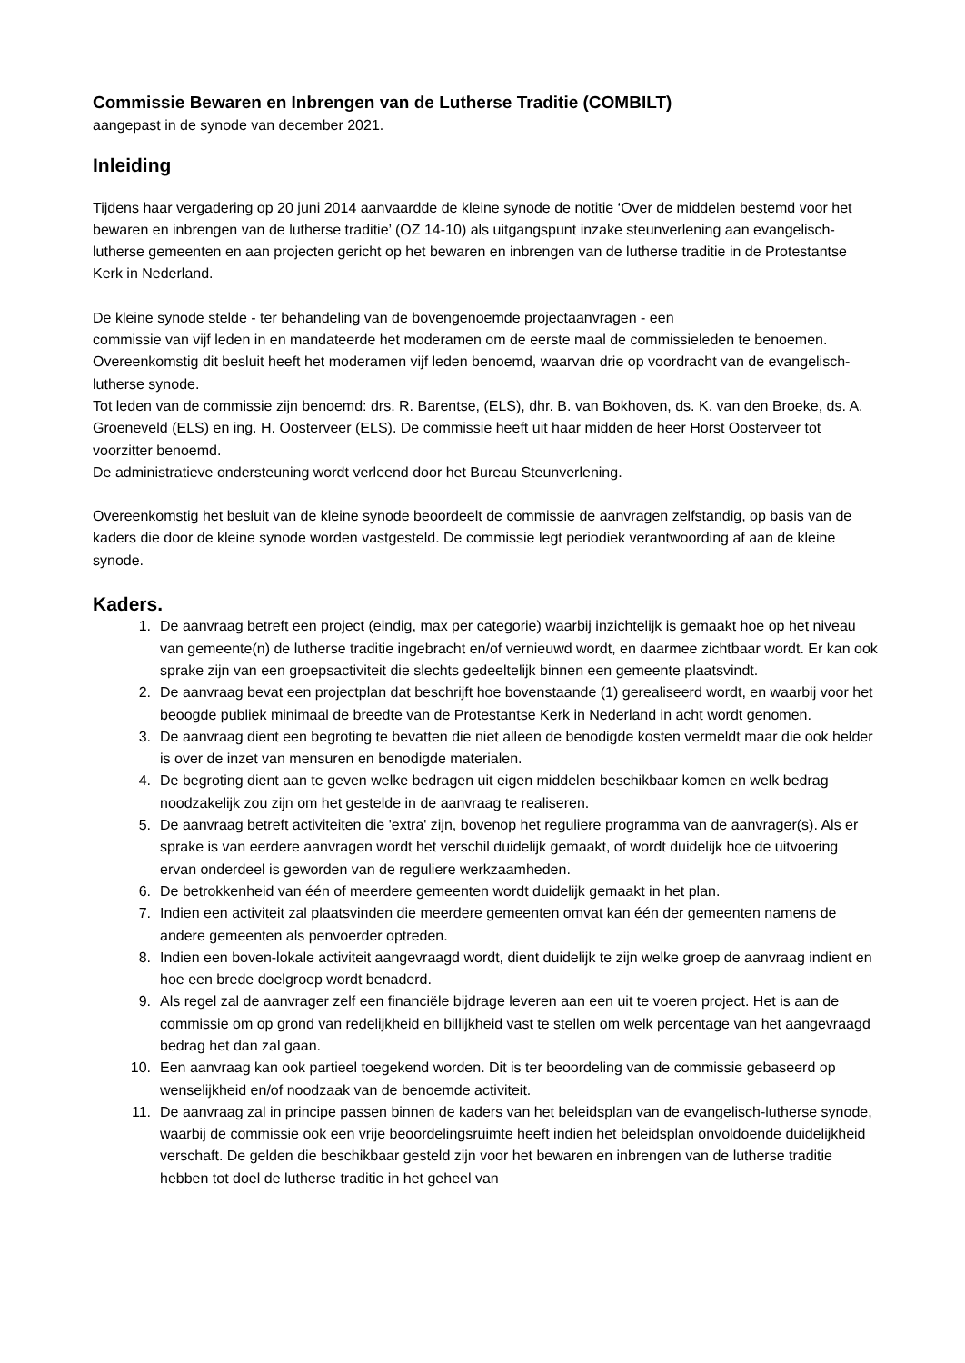Commissie Bewaren en Inbrengen van de Lutherse Traditie (COMBILT)
aangepast in de synode van december 2021.
Inleiding
Tijdens haar vergadering op 20 juni 2014 aanvaardde de kleine synode de notitie ‘Over de middelen bestemd voor het bewaren en inbrengen van de lutherse traditie’ (OZ 14-10) als uitgangspunt inzake steunverlening aan evangelisch-lutherse gemeenten en aan projecten gericht op het bewaren en inbrengen van de lutherse traditie in de Protestantse Kerk in Nederland.
De kleine synode stelde - ter behandeling van de bovengenoemde projectaanvragen - een
commissie van vijf leden in en mandateerde het moderamen om de eerste maal de commissieleden te benoemen. Overeenkomstig dit besluit heeft het moderamen vijf leden benoemd, waarvan drie op voordracht van de evangelisch-lutherse synode.
Tot leden van de commissie zijn benoemd: drs. R. Barentse, (ELS), dhr. B. van Bokhoven, ds. K. van den Broeke, ds. A. Groeneveld (ELS) en ing. H. Oosterveer (ELS). De commissie heeft uit haar midden de heer Horst Oosterveer tot voorzitter benoemd.
De administratieve ondersteuning wordt verleend door het Bureau Steunverlening.
Overeenkomstig het besluit van de kleine synode beoordeelt de commissie de aanvragen zelfstandig, op basis van de kaders die door de kleine synode worden vastgesteld. De commissie legt periodiek verantwoording af aan de kleine synode.
Kaders.
1. De aanvraag betreft een project (eindig, max per categorie) waarbij inzichtelijk is gemaakt hoe op het niveau van gemeente(n) de lutherse traditie ingebracht en/of vernieuwd wordt, en daarmee zichtbaar wordt. Er kan ook sprake zijn van een groepsactiviteit die slechts gedeeltelijk binnen een gemeente plaatsvindt.
2. De aanvraag bevat een projectplan dat beschrijft hoe bovenstaande (1) gerealiseerd wordt, en waarbij voor het beoogde publiek minimaal de breedte van de Protestantse Kerk in Nederland in acht wordt genomen.
3. De aanvraag dient een begroting te bevatten die niet alleen de benodigde kosten vermeldt maar die ook helder is over de inzet van mensuren en benodigde materialen.
4. De begroting dient aan te geven welke bedragen uit eigen middelen beschikbaar komen en welk bedrag noodzakelijk zou zijn om het gestelde in de aanvraag te realiseren.
5. De aanvraag betreft activiteiten die 'extra' zijn, bovenop het reguliere programma van de aanvrager(s). Als er sprake is van eerdere aanvragen wordt het verschil duidelijk gemaakt, of wordt duidelijk hoe de uitvoering ervan onderdeel is geworden van de reguliere werkzaamheden.
6. De betrokkenheid van één of meerdere gemeenten wordt duidelijk gemaakt in het plan.
7. Indien een activiteit zal plaatsvinden die meerdere gemeenten omvat kan één der gemeenten namens de andere gemeenten als penvoerder optreden.
8. Indien een boven-lokale activiteit aangevraagd wordt, dient duidelijk te zijn welke groep de aanvraag indient en hoe een brede doelgroep wordt benaderd.
9. Als regel zal de aanvrager zelf een financiële bijdrage leveren aan een uit te voeren project. Het is aan de commissie om op grond van redelijkheid en billijkheid vast te stellen om welk percentage van het aangevraagd bedrag het dan zal gaan.
10. Een aanvraag kan ook partieel toegekend worden. Dit is ter beoordeling van de commissie gebaseerd op wenselijkheid en/of noodzaak van de benoemde activiteit.
11. De aanvraag zal in principe passen binnen de kaders van het beleidsplan van de evangelisch-lutherse synode, waarbij de commissie ook een vrije beoordelingsruimte heeft indien het beleidsplan onvoldoende duidelijkheid verschaft. De gelden die beschikbaar gesteld zijn voor het bewaren en inbrengen van de lutherse traditie hebben tot doel de lutherse traditie in het geheel van